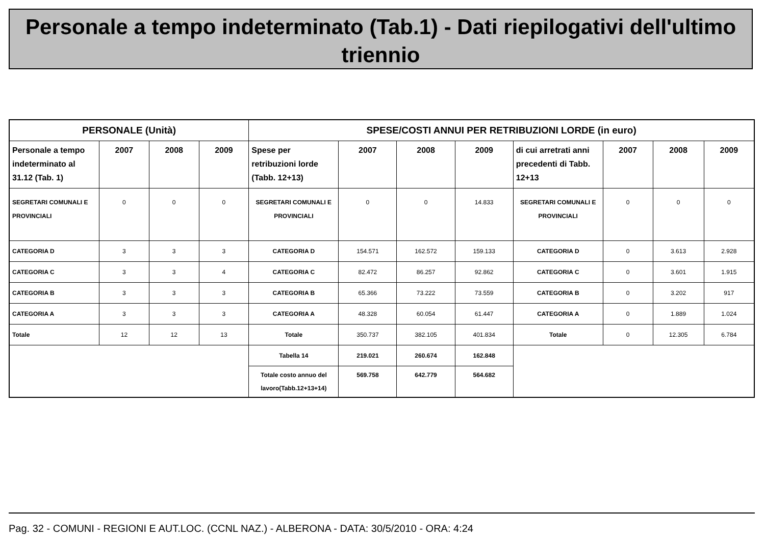Personale a tempo indeterminato (Tab.1) - Dati riepilogativi dell'ultimo triennio
| PERSONALE (Unità) | | | | SPESE/COSTI ANNUI PER RETRIBUZIONI LORDE (in euro) | | | | | | | |
| --- | --- | --- | --- | --- | --- | --- | --- | --- | --- | --- | --- |
| Personale a tempo indeterminato al 31.12 (Tab. 1) | 2007 | 2008 | 2009 | Spese per retribuzioni lorde (Tabb. 12+13) | 2007 | 2008 | 2009 | di cui arretrati anni precedenti di Tabb. 12+13 | 2007 | 2008 | 2009 |
| SEGRETARI COMUNALI E PROVINCIALI | 0 | 0 | 0 | SEGRETARI COMUNALI E PROVINCIALI | 0 | 0 | 14.833 | SEGRETARI COMUNALI E PROVINCIALI | 0 | 0 | 0 |
| CATEGORIA D | 3 | 3 | 3 | CATEGORIA D | 154.571 | 162.572 | 159.133 | CATEGORIA D | 0 | 3.613 | 2.928 |
| CATEGORIA C | 3 | 3 | 4 | CATEGORIA C | 82.472 | 86.257 | 92.862 | CATEGORIA C | 0 | 3.601 | 1.915 |
| CATEGORIA B | 3 | 3 | 3 | CATEGORIA B | 65.366 | 73.222 | 73.559 | CATEGORIA B | 0 | 3.202 | 917 |
| CATEGORIA A | 3 | 3 | 3 | CATEGORIA A | 48.328 | 60.054 | 61.447 | CATEGORIA A | 0 | 1.889 | 1.024 |
| Totale | 12 | 12 | 13 | Totale | 350.737 | 382.105 | 401.834 | Totale | 0 | 12.305 | 6.784 |
| | | | | Tabella 14 | 219.021 | 260.674 | 162.848 | | | | |
| | | | | Totale costo annuo del lavoro(Tabb.12+13+14) | 569.758 | 642.779 | 564.682 | | | | |
Pag. 32 - COMUNI - REGIONI E AUT.LOC. (CCNL NAZ.) - ALBERONA - DATA: 30/5/2010 - ORA: 4:24